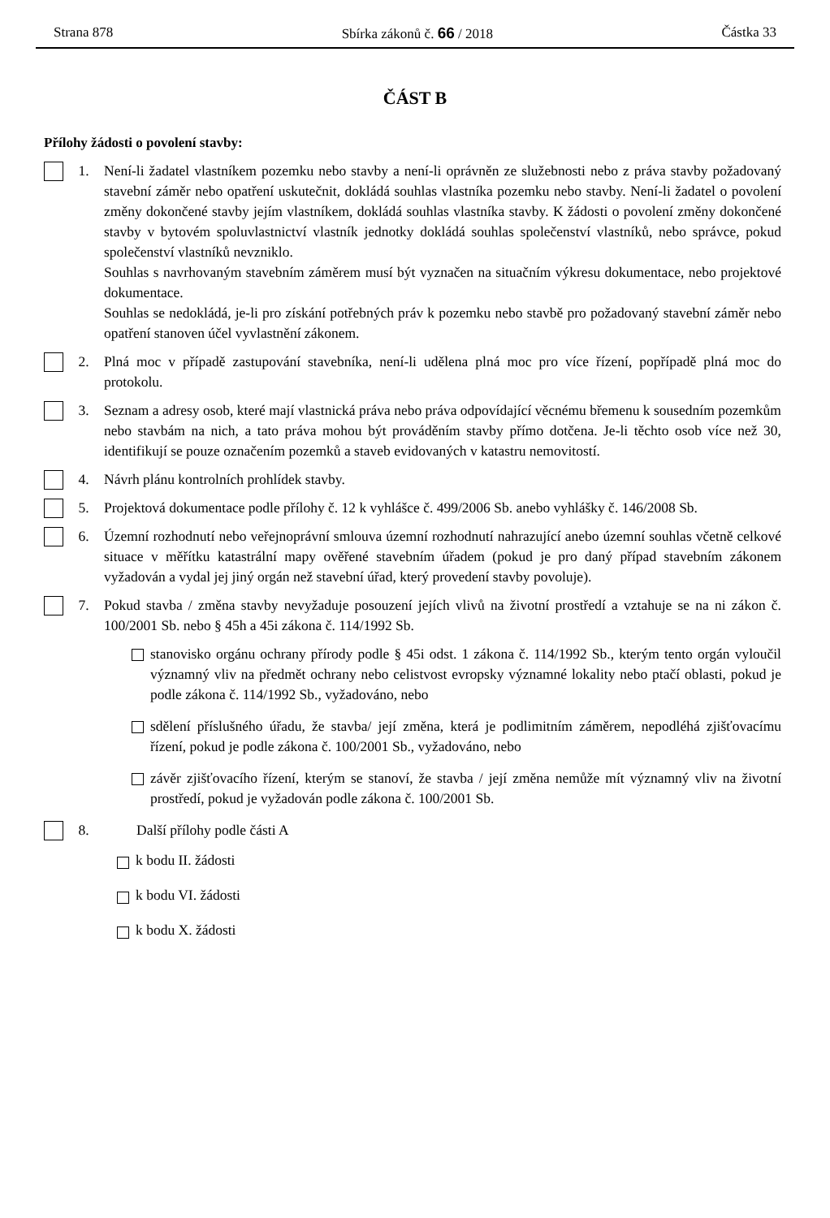Strana 878 Sbírka zákonů č. 66 / 2018 Částka 33
ČÁST B
Přílohy žádosti o povolení stavby:
1. Není-li žadatel vlastníkem pozemku nebo stavby a není-li oprávněn ze služebnosti nebo z práva stavby požadovaný stavební záměr nebo opatření uskutečnit, dokládá souhlas vlastníka pozemku nebo stavby. Není-li žadatel o povolení změny dokončené stavby jejím vlastníkem, dokládá souhlas vlastníka stavby. K žádosti o povolení změny dokončené stavby v bytovém spoluvlastnictví vlastník jednotky dokládá souhlas společenství vlastníků, nebo správce, pokud společenství vlastníků nevzniklo.
Souhlas s navrhovaným stavebním záměrem musí být vyznačen na situačním výkresu dokumentace, nebo projektové dokumentace.
Souhlas se nedokládá, je-li pro získání potřebných práv k pozemku nebo stavbě pro požadovaný stavební záměr nebo opatření stanoven účel vyvlastnění zákonem.
2. Plná moc v případě zastupování stavebníka, není-li udělena plná moc pro více řízení, popřípadě plná moc do protokolu.
3. Seznam a adresy osob, které mají vlastnická práva nebo práva odpovídající věcnému břemenu k sousedním pozemkům nebo stavbám na nich, a tato práva mohou být prováděním stavby přímo dotčena. Je-li těchto osob více než 30, identifikují se pouze označením pozemků a staveb evidovaných v katastru nemovitostí.
4. Návrh plánu kontrolních prohlídek stavby.
5. Projektová dokumentace podle přílohy č. 12 k vyhlášce č. 499/2006 Sb. anebo vyhlášky č. 146/2008 Sb.
6. Územní rozhodnutí nebo veřejnoprávní smlouva územní rozhodnutí nahrazující anebo územní souhlas včetně celkové situace v měřítku katastrální mapy ověřené stavebním úřadem (pokud je pro daný případ stavebním zákonem vyžadován a vydal jej jiný orgán než stavební úřad, který provedení stavby povoluje).
7. Pokud stavba / změna stavby nevyžaduje posouzení jejích vlivů na životní prostředí a vztahuje se na ni zákon č. 100/2001 Sb. nebo § 45h a 45i zákona č. 114/1992 Sb.
stanovisko orgánu ochrany přírody podle § 45i odst. 1 zákona č. 114/1992 Sb., kterým tento orgán vyloučil významný vliv na předmět ochrany nebo celistvost evropsky významné lokality nebo ptačí oblasti, pokud je podle zákona č. 114/1992 Sb., vyžadováno, nebo
sdělení příslušného úřadu, že stavba/ její změna, která je podlimitním záměrem, nepodléhá zjišťovacímu řízení, pokud je podle zákona č. 100/2001 Sb., vyžadováno, nebo
závěr zjišťovacího řízení, kterým se stanoví, že stavba / její změna nemůže mít významný vliv na životní prostředí, pokud je vyžadován podle zákona č. 100/2001 Sb.
8. Další přílohy podle části A
k bodu II. žádosti
k bodu VI. žádosti
k bodu X. žádosti